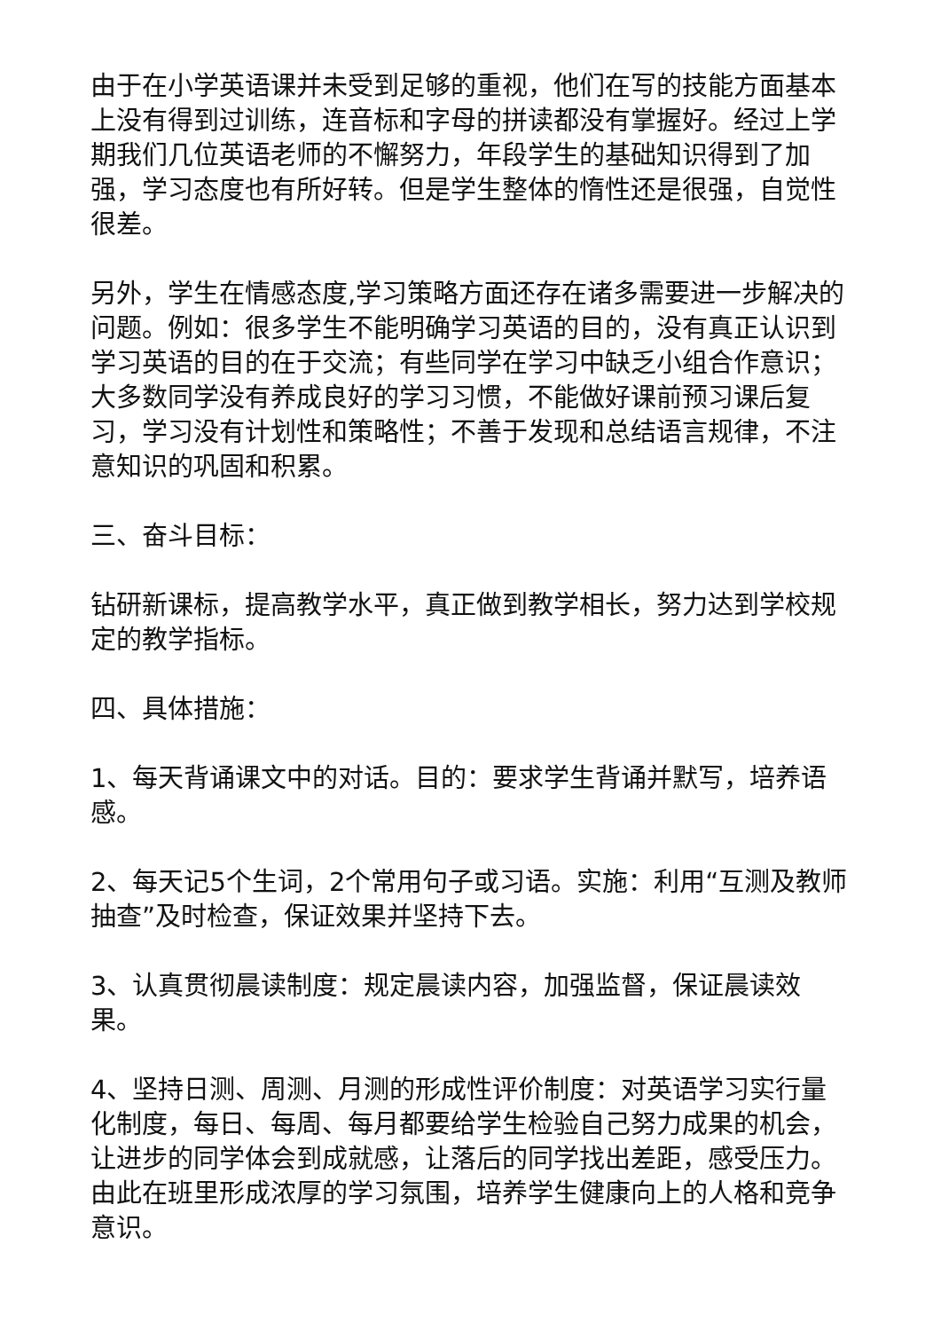由于在小学英语课并未受到足够的重视，他们在写的技能方面基本上没有得到过训练，连音标和字母的拼读都没有掌握好。经过上学期我们几位英语老师的不懈努力，年段学生的基础知识得到了加强，学习态度也有所好转。但是学生整体的惰性还是很强，自觉性很差。
另外，学生在情感态度,学习策略方面还存在诸多需要进一步解决的问题。例如：很多学生不能明确学习英语的目的，没有真正认识到学习英语的目的在于交流；有些同学在学习中缺乏小组合作意识；大多数同学没有养成良好的学习习惯，不能做好课前预习课后复习，学习没有计划性和策略性；不善于发现和总结语言规律，不注意知识的巩固和积累。
三、奋斗目标：
钻研新课标，提高教学水平，真正做到教学相长，努力达到学校规定的教学指标。
四、具体措施：
1、每天背诵课文中的对话。目的：要求学生背诵并默写，培养语感。
2、每天记5个生词，2个常用句子或习语。实施：利用“互测及教师抽查”及时检查，保证效果并坚持下去。
3、认真贯彻晨读制度：规定晨读内容，加强监督，保证晨读效果。
4、坚持日测、周测、月测的形成性评价制度：对英语学习实行量化制度，每日、每周、每月都要给学生检验自己努力成果的机会，让进步的同学体会到成就感，让落后的同学找出差距，感受压力。由此在班里形成浓厚的学习氛围，培养学生健康向上的人格和竞争意识。